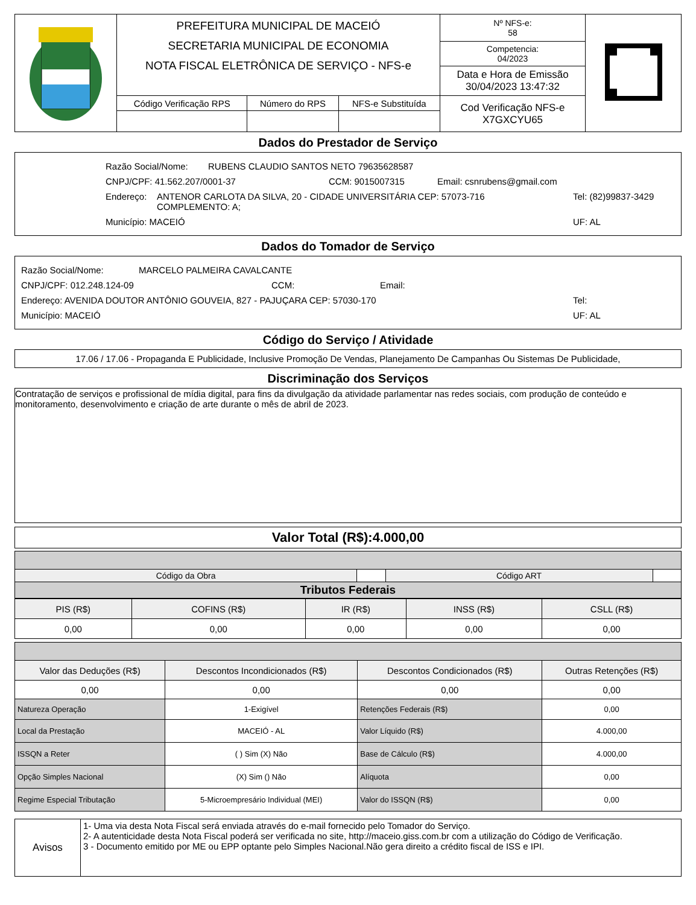| | PREFEITURA MUNICIPAL DE MACEIÓ SECRETARIA MUNICIPAL DE ECONOMIA NOTA FISCAL ELETRÔNICA DE SERVIÇO - NFS-e | | | Nº NFS-e: 58 Competencia: 04/2023 Data e Hora de Emissão 30/04/2023 13:47:32 | |
| | Código Verificação RPS | Número do RPS | NFS-e Substituída | Cod Verificação NFS-e X7GXCYU65 | |
Dados do Prestador de Serviço
Razão Social/Nome: RUBENS CLAUDIO SANTOS NETO 79635628587
CNPJ/CPF: 41.562.207/0001-37 CCM: 9015007315 Email: csnrubens@gmail.com
Endereço: ANTENOR CARLOTA DA SILVA, 20 - CIDADE UNIVERSITÁRIA CEP: 57073-716
COMPLEMENTO: A; Tel: (82)99837-3429
Município: MACEIÓ UF: AL
Dados do Tomador de Serviço
Razão Social/Nome: MARCELO PALMEIRA CAVALCANTE
CNPJ/CPF: 012.248.124-09 CCM: Email:
Endereço: AVENIDA DOUTOR ANTÔNIO GOUVEIA, 827 - PAJUÇARA CEP: 57030-170 Tel:
Município: MACEIÓ UF: AL
Código do Serviço / Atividade
17.06 / 17.06 - Propaganda E Publicidade, Inclusive Promoção De Vendas, Planejamento De Campanhas Ou Sistemas De Publicidade,
Discriminação dos Serviços
Contratação de serviços e profissional de mídia digital, para fins da divulgação da atividade parlamentar nas redes sociais, com produção de conteúdo e monitoramento, desenvolvimento e criação de arte durante o mês de abril de 2023.
Valor Total (R$):4.000,00
| Código da Obra | | Código ART | |
| Tributos Federais | | | |
| PIS (R$) | COFINS (R$) | IR (R$) | INSS (R$) | CSLL (R$) |
| --- | --- | --- | --- | --- |
| 0,00 | 0,00 | 0,00 | 0,00 | 0,00 |
| Valor das Deduções (R$) | Descontos Incondicionados (R$) | Descontos Condicionados (R$) | Outras Retenções (R$) |
| --- | --- | --- | --- |
| 0,00 | 0,00 | 0,00 | 0,00 |
| Natureza Operação | 1-Exigível | Retenções Federais (R$) | 0,00 |
| Local da Prestação | MACEIÓ - AL | Valor Líquido (R$) | 4.000,00 |
| ISSQN a Reter | ( ) Sim (X) Não | Base de Cálculo (R$) | 4.000,00 |
| Opção Simples Nacional | (X) Sim () Não | Alíquota | 0,00 |
| Regime Especial Tributação | 5-Microempresário Individual (MEI) | Valor do ISSQN (R$) | 0,00 |
| Avisos | 1- Uma via desta Nota Fiscal será enviada através do e-mail fornecido pelo Tomador do Serviço. 2- A autenticidade desta Nota Fiscal poderá ser verificada no site, http://maceio.giss.com.br com a utilização do Código de Verificação. 3 - Documento emitido por ME ou EPP optante pelo Simples Nacional.Não gera direito a crédito fiscal de ISS e IPI. |